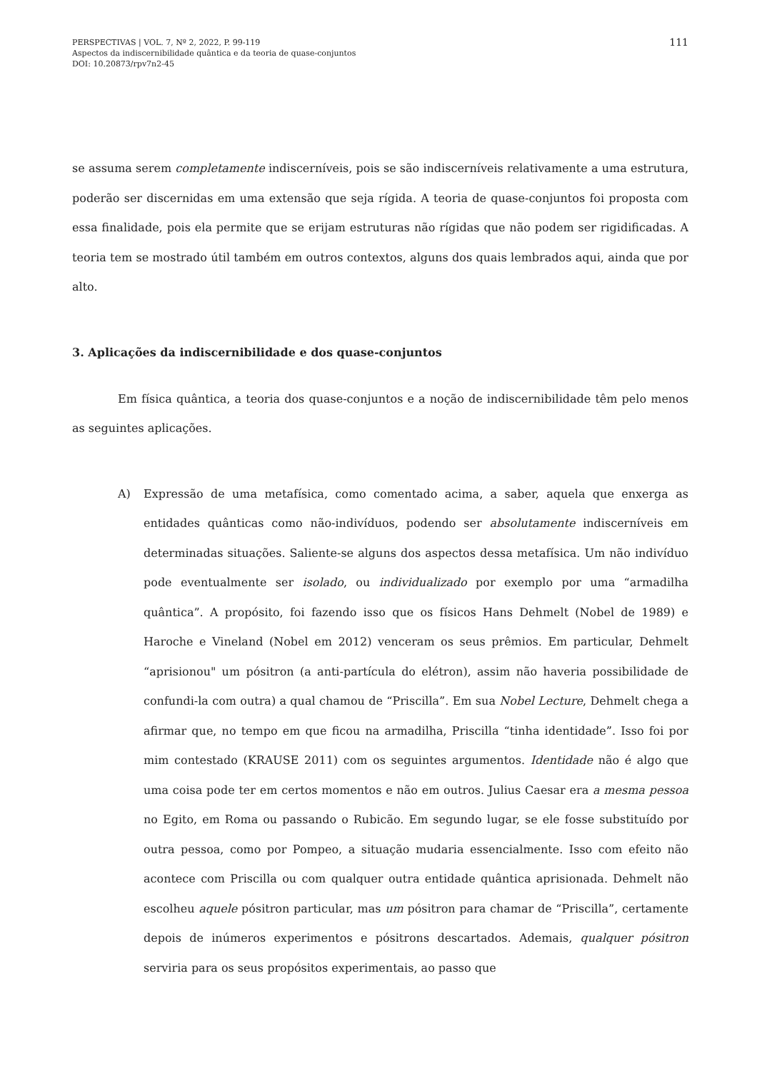PERSPECTIVAS | VOL. 7, Nº 2, 2022, P. 99-119
Aspectos da indiscernibilidade quântica e da teoria de quase-conjuntos
DOI: 10.20873/rpv7n2-45
111
se assuma serem completamente indiscerníveis, pois se são indiscerníveis relativamente a uma estrutura, poderão ser discernidas em uma extensão que seja rígida. A teoria de quase-conjuntos foi proposta com essa finalidade, pois ela permite que se erijam estruturas não rígidas que não podem ser rigidificadas. A teoria tem se mostrado útil também em outros contextos, alguns dos quais lembrados aqui, ainda que por alto.
3. Aplicações da indiscernibilidade e dos quase-conjuntos
Em física quântica, a teoria dos quase-conjuntos e a noção de indiscernibilidade têm pelo menos as seguintes aplicações.
A) Expressão de uma metafísica, como comentado acima, a saber, aquela que enxerga as entidades quânticas como não-indivíduos, podendo ser absolutamente indiscerníveis em determinadas situações. Saliente-se alguns dos aspectos dessa metafísica. Um não indivíduo pode eventualmente ser isolado, ou individualizado por exemplo por uma “armadilha quântica”. A propósito, foi fazendo isso que os físicos Hans Dehmelt (Nobel de 1989) e Haroche e Vineland (Nobel em 2012) venceram os seus prêmios. Em particular, Dehmelt “aprisionou" um pósitron (a anti-partícula do elétron), assim não haveria possibilidade de confundi-la com outra) a qual chamou de “Priscilla”. Em sua Nobel Lecture, Dehmelt chega a afirmar que, no tempo em que ficou na armadilha, Priscilla “tinha identidade”. Isso foi por mim contestado (KRAUSE 2011) com os seguintes argumentos. Identidade não é algo que uma coisa pode ter em certos momentos e não em outros. Julius Caesar era a mesma pessoa no Egito, em Roma ou passando o Rubicão. Em segundo lugar, se ele fosse substituído por outra pessoa, como por Pompeo, a situação mudaria essencialmente. Isso com efeito não acontece com Priscilla ou com qualquer outra entidade quântica aprisionada. Dehmelt não escolheu aquele pósitron particular, mas um pósitron para chamar de “Priscilla”, certamente depois de inúmeros experimentos e pósitrons descartados. Ademais, qualquer pósitron serviria para os seus propósitos experimentais, ao passo que